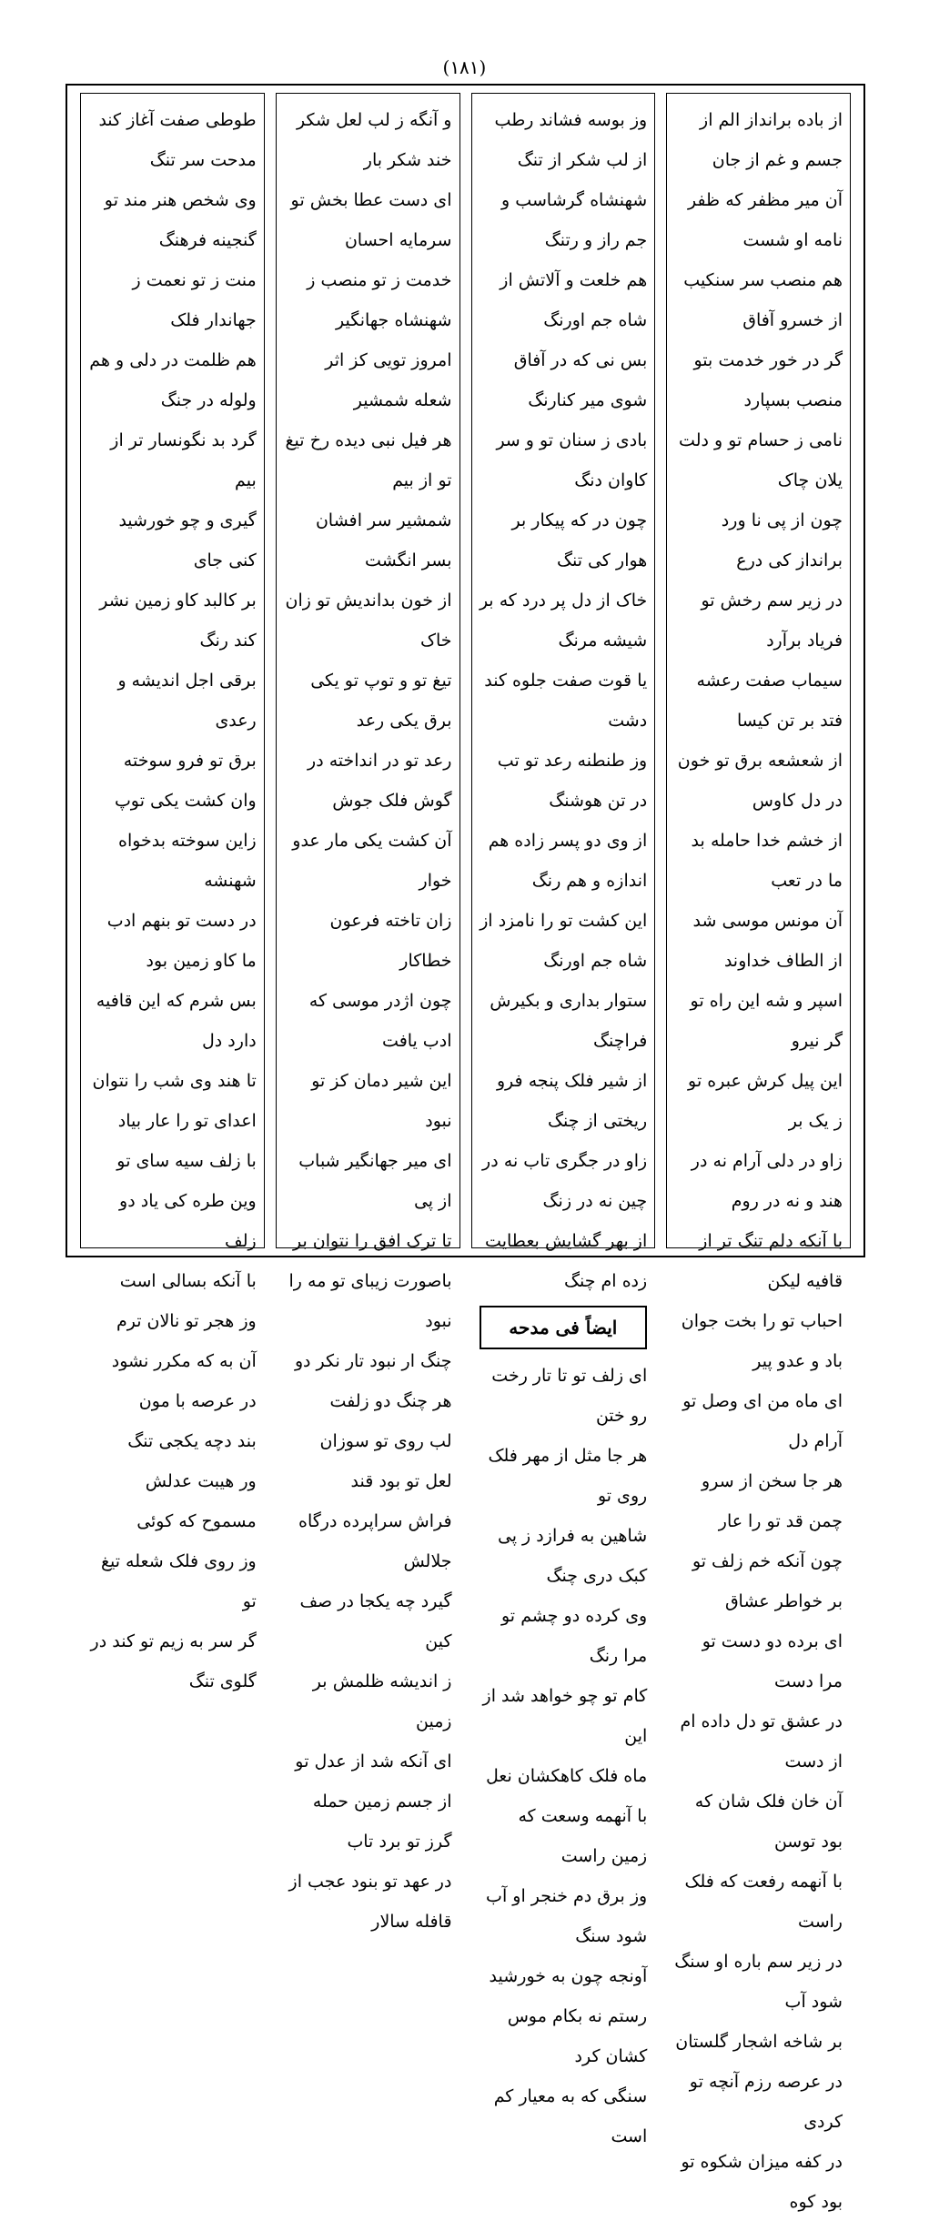(۱۸۱)
از باده برانداز الم از جسم و غم از جان
آن میر مظفر که ظفر نامه او شست
هم منصب سر سنکیب از خسرو آفاق
گر در خور خدمت بتو منصب بسپارد
نامی ز حسام تو و دلت یلان چاک
چون از پی نا ورد برانداز کی درع
در زیر سم رخش تو فریاد برآرد
سیماب صفت رعشه فتد بر تن کیسا
از شعشعه برق تو خون در دل کاوس
از خشم خدا حامله بد ما در تعب
آن مونس موسی شد از الطاف خداوند
اسپر و شه این راه تو گر نیرو
این پیل کرش عبره تو ز یک بر
زاو در دلی آرام نه در هند و نه در روم
با آنکه دلم تنگ تر از قافیه لیکن
احباب تو را بخت جوان باد و عدو پیر
ای ماه من ای وصل تو آرام دل
هر جا سخن از سرو چمن قد تو را عار
چون آنکه خم زلف تو بر خواطر عشاق
ای برده دو دست تو مرا دست
در عشق تو دل داده ام از دست
آن خان فلک شان که بود توسن
با آنهمه رفعت که فلک راست
در زیر سم باره او سنگ شود آب
بر شاخه اشجار گلستان
در عرصه رزم آنچه تو کردی
در کفه میزان شکوه تو بود کوه
وز بوسه فشاند رطب از لب شکر از تنگ
شهنشاه گرشاسب و جم راز و رتنگ
هم خلعت و آلاتش از شاه جم اورنگ
بس نی که در آفاق شوی میر کنارنگ
بادی ز سنان تو و سر کاوان دنگ
چون در که پیکار بر هوار کی تنگ
خاک از دل پر درد که بر شیشه مرنگ
یا قوت صفت جلوه کند دشت
وز طنطنه رعد تو تب در تن هوشنگ
از وی دو پسر زاده هم اندازه و هم رنگ
این کشت تو را نامزد از شاه جم اورنگ
ستوار بداری و بکیرش فراچنگ
از شیر فلک پنجه فرو ریختی از چنگ
زاو در جگری تاب نه در چین نه در زنگ
از بهر گشایش بعطایت زده ام چنگ
ایضاً فی مدحه
ای زلف تو تا تار رخت رو ختن
هر جا مثل از مهر فلک روی تو
شاهین به فرازد ز پی کبک دری چنگ
وی کرده دو چشم تو مرا رنگ
کام تو چو خواهد شد از این
ماه فلک کاهکشان نعل
با آنهمه وسعت که زمین راست
وز برق دم خنجر او آب شود سنگ
آونجه چون به خورشید
رستم نه بکام موس کشان کرد
سنگی که به معیار کم است
و آنگه ز لب لعل شکر خند شکر بار
ای دست عطا بخش تو سرمایه احسان
خدمت ز تو منصب ز شهنشاه جهانگیر
امروز تویی کز اثر شعله شمشیر
هر فیل نبی دیده رخ تیغ تو از بیم
شمشیر سر افشان بسر انگشت
از خون بداندیش تو زان خاک
تیغ تو و توپ تو یکی برق یکی رعد
رعد تو در انداخته در گوش فلک جوش
آن کشت یکی مار عدو خوار
زان تاخته فرعون خطاکار
چون اژدر موسی که ادب یافت
این شیر دمان کز تو نبود
ای میر جهانگیر شباب از پی
تا ترک افق را نتوان بر
باصورت زیبای تو مه را نبود
چنگ ار نبود تار نکر دو
هر چنگ دو زلفت
لب روی تو سوزان
لعل تو بود قند
فراش سراپرده درگاه جلالش
گیرد چه یکجا در صف کین
ز اندیشه ظلمش بر زمین
ای آنکه شد از عدل تو
از جسم زمین حمله گرز تو برد تاب
در عهد تو بنود عجب از قافله سالار
طوطی صفت آغاز کند مدحت سر تنگ
وی شخص هنر مند تو گنجینه فرهنگ
منت ز تو نعمت ز جهاندار فلک
هم ظلمت در دلی و هم ولوله در جنگ
گرد بد نگونسار تر از بیم
گیری و چو خورشید کنی جای
بر کالبد کاو زمین نشر کند رنگ
برقی اجل اندیشه و رعدی
برق تو فرو سوخته
وان کشت یکی توپ
زاین سوخته بدخواه شهنشه
در دست تو بنهم ادب
ما کاو زمین بود
بس شرم که این قافیه دارد دل
تا هند وی شب را نتوان
اعدای تو را عار بیاد
با زلف سیه سای تو
وین طره کی یاد دو زلف
با آنکه بسالی است
وز هجر تو نالان ترم
آن به که مکرر نشود
در عرصه با مون
بند دچه یکجی تنگ
ور هیبت عدلش
مسموح که کوئی
وز روی فلک شعله تیغ تو
گر سر به زیم تو کند در گلوی تنگ